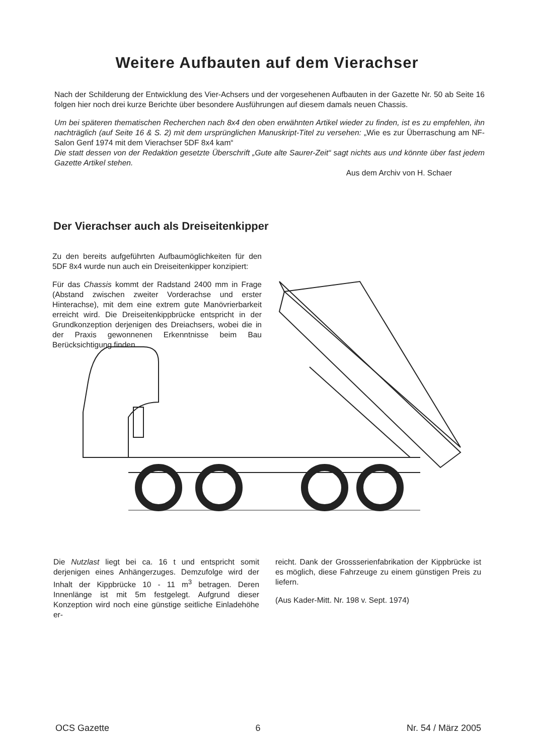Weitere Aufbauten auf dem Vierachser
Nach der Schilderung der Entwicklung des Vier-Achsers und der vorgesehenen Aufbauten in der Gazette Nr. 50 ab Seite 16 folgen hier noch drei kurze Berichte über besondere Ausführungen auf diesem damals neuen Chassis.
Um bei späteren thematischen Recherchen nach 8x4 den oben erwähnten Artikel wieder zu finden, ist es zu empfehlen, ihn nachträglich (auf Seite 16 & S. 2) mit dem ursprünglichen Manuskript-Titel zu versehen: „Wie es zur Überraschung am NF-Salon Genf 1974 mit dem Vierachser 5DF 8x4 kam“
Die statt dessen von der Redaktion gesetzte Überschrift „Gute alte Saurer-Zeit“ sagt nichts aus und könnte über fast jedem Gazette Artikel stehen.
Aus dem Archiv von H. Schaer
Der Vierachser auch als Dreiseitenkipper
Zu den bereits aufgeführten Aufbaumöglichkeiten für den 5DF 8x4 wurde nun auch ein Dreiseitenkipper konzipiert:
Für das Chassis kommt der Radstand 2400 mm in Frage (Abstand zwischen zweiter Vorderachse und erster Hinterachse), mit dem eine extrem gute Manövrierbarkeit erreicht wird. Die Dreiseitenkippbrücke entspricht in der Grundkonzeption derjenigen des Dreiachsers, wobei die in der Praxis gewonnenen Erkenntnisse beim Bau Berücksichtigung finden.
Die Nutzlast liegt bei ca. 16 t und entspricht somit derjenigen eines Anhängerzuges. Demzufolge wird der Inhalt der Kippbrücke 10 - 11 m<sup>3</sup> betragen. Deren Innenlänge ist mit 5m festgelegt. Aufgrund dieser Konzeption wird noch eine günstige seitliche Einladehöhe er-
reicht. Dank der Grossserienfabrikation der Kippbrücke ist es möglich, diese Fahrzeuge zu einem günstigen Preis zu liefern.
(Aus Kader-Mitt. Nr. 198 v. Sept. 1974)
OCS Gazette 6 Nr. 54 / März 2005